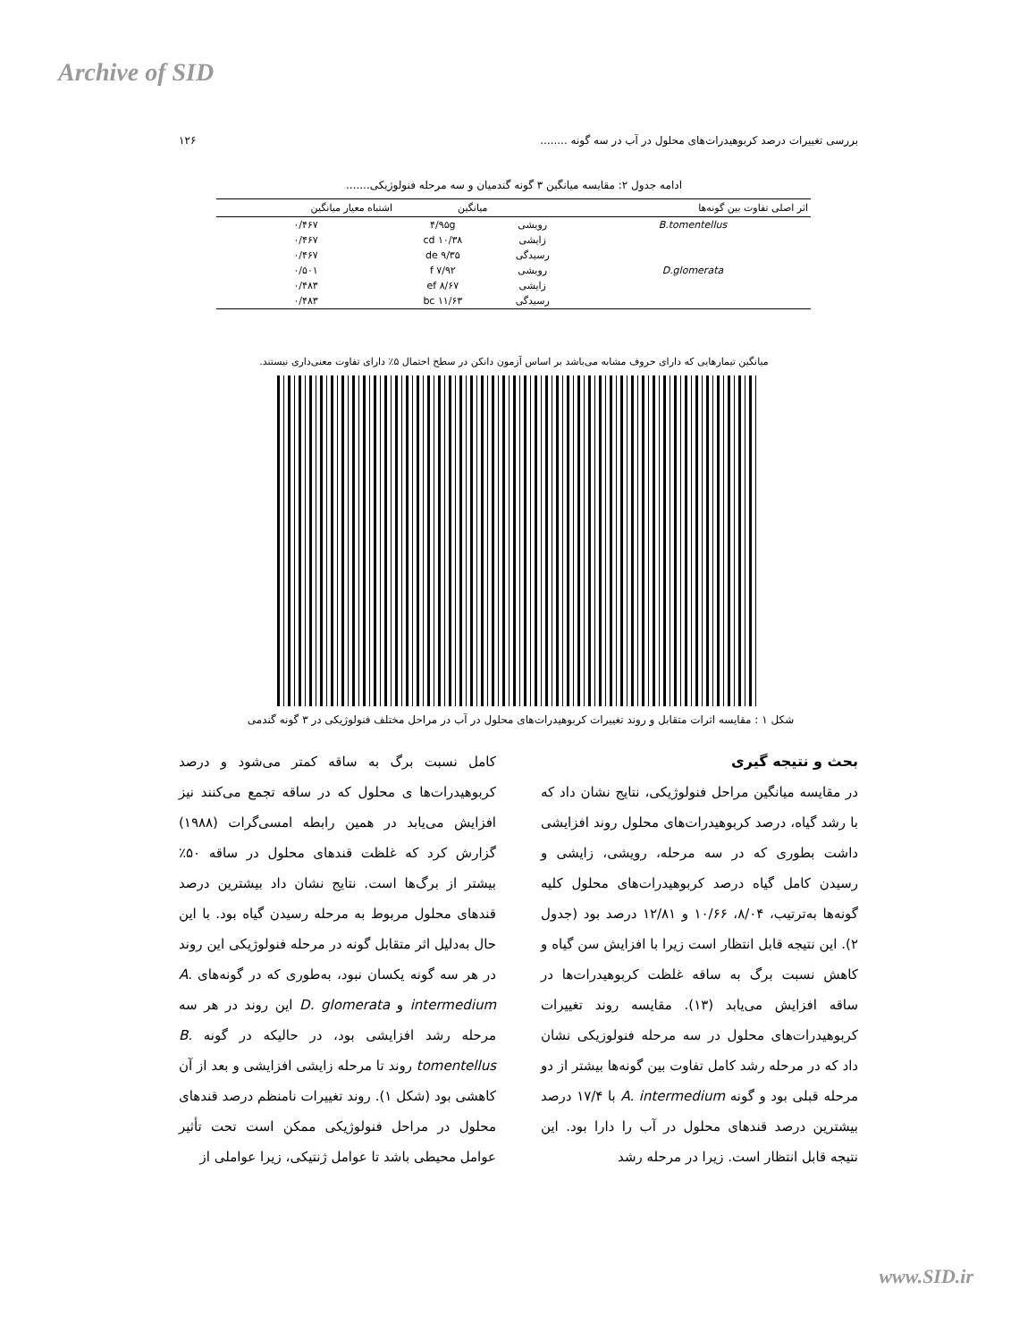Archive of SID
بررسی تغییرات درصد کربوهیدرات‌های محلول در آب در سه گونه ........ ۱۲۶
ادامه جدول ۲: مقایسه میانگین ۳ گونه گندمیان و سه مرحله فنولوژیکی.......
| اثر اصلی تفاوت بین گونه‌ها | | میانگین | اشتباه معیار میانگین |
| --- | --- | --- | --- |
| B.tomentellus | رویشی | ۴/۹۵g | ۰/۴۶۷ |
| | زایشی | ۱۰/۳۸ cd | ۰/۴۶۷ |
| | رسیدگی | ۹/۳۵ de | ۰/۴۶۷ |
| D.glomerata | رویشی | ۷/۹۲ f | ۰/۵۰۱ |
| | زایشی | ۸/۶۷ ef | ۰/۴۸۳ |
| | رسیدگی | ۱۱/۶۳ bc | ۰/۴۸۳ |
میانگین تیمارهایی که دارای حروف مشابه می‌باشد بر اساس آزمون دانکن در سطح احتمال ۵٪ دارای تفاوت معنی‌داری نیستند.
شکل ۱ : مقایسه اثرات متقابل و روند تغییرات کربوهیدرات‌های محلول در آب در مراحل مختلف فنولوژیکی در ۳ گونه گندمی
بحث و نتیجه گیری
در مقایسه میانگین مراحل فنولوژیکی، نتایج نشان داد که با رشد گیاه، درصد کربوهیدرات‌های محلول روند افزایشی داشت بطوری که در سه مرحله، رویشی، زایشی و رسیدن کامل گیاه درصد کربوهیدرات‌های محلول کلیه گونه‌ها به‌ترتیب، ۸/۰۴، ۱۰/۶۶ و ۱۲/۸۱ درصد بود (جدول ۲). این نتیجه قابل انتظار است زیرا با افزایش سن گیاه و کاهش نسبت برگ به ساقه غلظت کربوهیدرات‌ها در ساقه افزایش می‌یابد (۱۳). مقایسه روند تغییرات کربوهیدرات‌های محلول در سه مرحله فنولوزیکی نشان داد که در مرحله رشد کامل تفاوت بین گونه‌ها بیشتر از دو مرحله قبلی بود و گونه A. intermedium با ۱۷/۴ درصد بیشترین درصد قندهای محلول در آب را دارا بود. این نتیجه قابل انتظار است. زیرا در مرحله رشد
کامل نسبت برگ به ساقه کمتر می‌شود و درصد کربوهیدرات‌ها ی محلول که در ساقه تجمع می‌کنند نیز افزایش می‌یابد در همین رابطه امسی‌گرات (۱۹۸۸) گزارش کرد که غلظت قندهای محلول در ساقه ۵۰٪ بیشتر از برگ‌ها است. نتایج نشان داد بیشترین درصد قندهای محلول مربوط به مرحله رسیدن گیاه بود. با این حال به‌دلیل اثر متقابل گونه در مرحله فنولوژیکی این روند در هر سه گونه یکسان نبود، به‌طوری که در گونه‌های A. intermedium و D. glomerata این روند در هر سه مرحله رشد افزایشی بود، در حالیکه در گونه B. tomentellus روند تا مرحله زایشی افزایشی و بعد از آن کاهشی بود (شکل ۱). روند تغییرات نامنظم درصد قندهای محلول در مراحل فنولوژیکی ممکن است تحت تأثیر عوامل محیطی باشد تا عوامل ژنتیکی، زیرا عواملی از
www.SID.ir